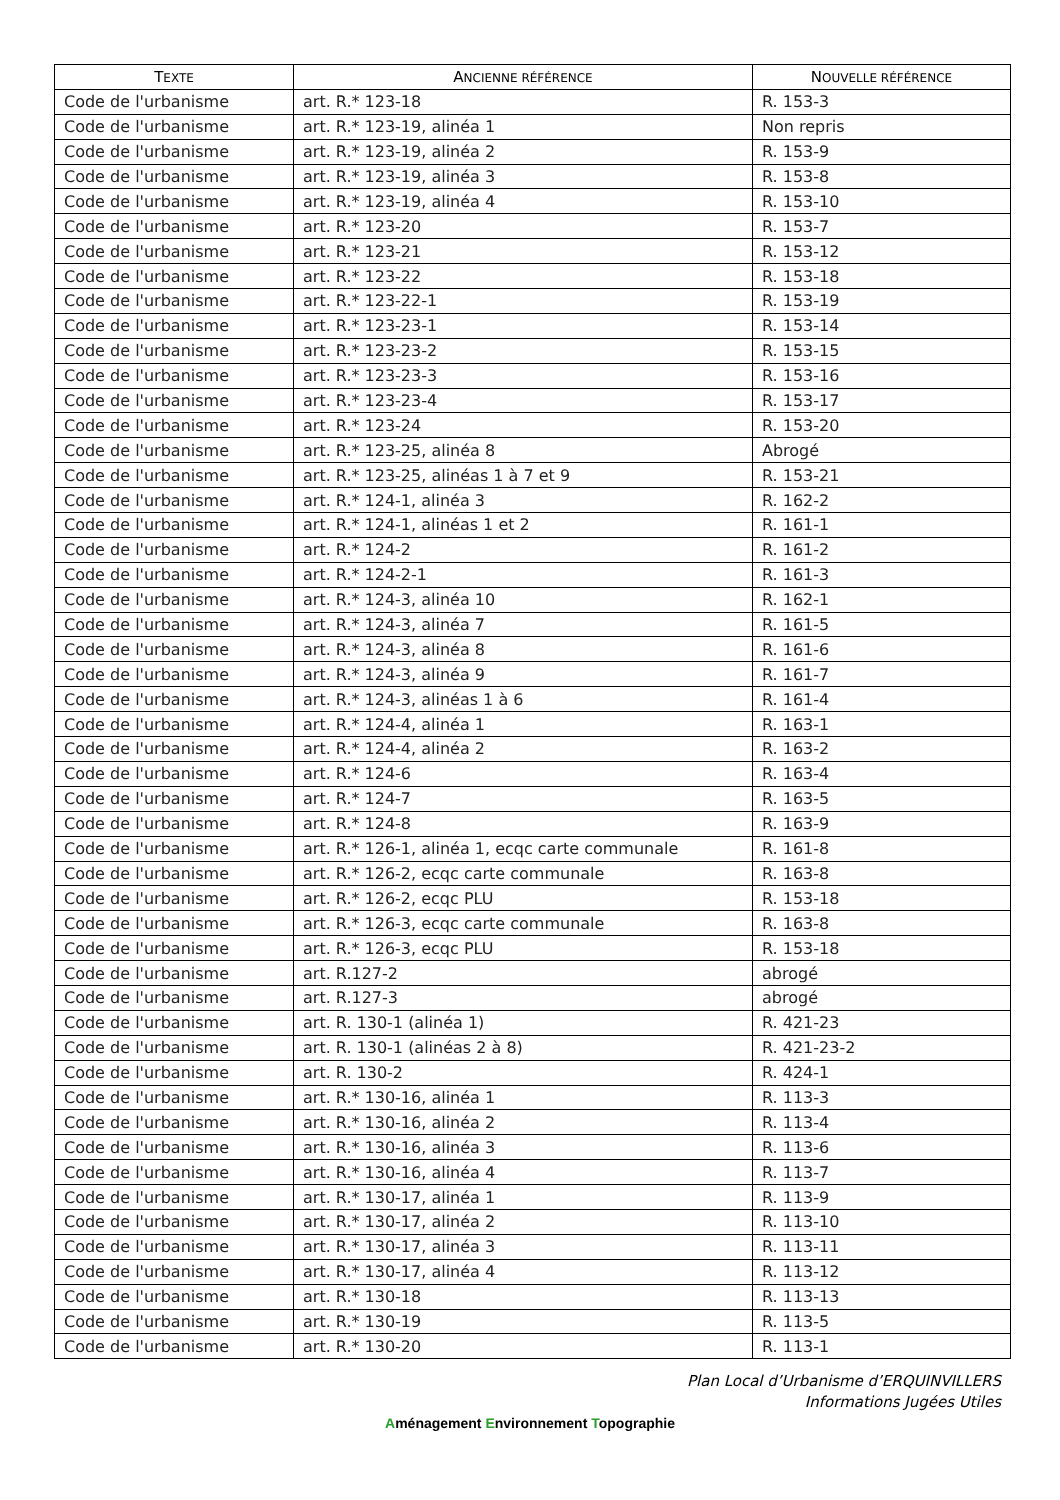| T EXTE | A NCIENNE RÉFÉRENCE | N OUVELLE RÉFÉRENCE |
| --- | --- | --- |
| Code de l'urbanisme | art. R.* 123-18 | R. 153-3 |
| Code de l'urbanisme | art. R.* 123-19, alinéa 1 | Non repris |
| Code de l'urbanisme | art. R.* 123-19, alinéa 2 | R. 153-9 |
| Code de l'urbanisme | art. R.* 123-19, alinéa 3 | R. 153-8 |
| Code de l'urbanisme | art. R.* 123-19, alinéa 4 | R. 153-10 |
| Code de l'urbanisme | art. R.* 123-20 | R. 153-7 |
| Code de l'urbanisme | art. R.* 123-21 | R. 153-12 |
| Code de l'urbanisme | art. R.* 123-22 | R. 153-18 |
| Code de l'urbanisme | art. R.* 123-22-1 | R. 153-19 |
| Code de l'urbanisme | art. R.* 123-23-1 | R. 153-14 |
| Code de l'urbanisme | art. R.* 123-23-2 | R. 153-15 |
| Code de l'urbanisme | art. R.* 123-23-3 | R. 153-16 |
| Code de l'urbanisme | art. R.* 123-23-4 | R. 153-17 |
| Code de l'urbanisme | art. R.* 123-24 | R. 153-20 |
| Code de l'urbanisme | art. R.* 123-25, alinéa 8 | Abrogé |
| Code de l'urbanisme | art. R.* 123-25, alinéas 1 à 7 et 9 | R. 153-21 |
| Code de l'urbanisme | art. R.* 124-1, alinéa 3 | R. 162-2 |
| Code de l'urbanisme | art. R.* 124-1, alinéas 1 et 2 | R. 161-1 |
| Code de l'urbanisme | art. R.* 124-2 | R. 161-2 |
| Code de l'urbanisme | art. R.* 124-2-1 | R. 161-3 |
| Code de l'urbanisme | art. R.* 124-3, alinéa 10 | R. 162-1 |
| Code de l'urbanisme | art. R.* 124-3, alinéa 7 | R. 161-5 |
| Code de l'urbanisme | art. R.* 124-3, alinéa 8 | R. 161-6 |
| Code de l'urbanisme | art. R.* 124-3, alinéa 9 | R. 161-7 |
| Code de l'urbanisme | art. R.* 124-3, alinéas 1 à 6 | R. 161-4 |
| Code de l'urbanisme | art. R.* 124-4, alinéa 1 | R. 163-1 |
| Code de l'urbanisme | art. R.* 124-4, alinéa 2 | R. 163-2 |
| Code de l'urbanisme | art. R.* 124-6 | R. 163-4 |
| Code de l'urbanisme | art. R.* 124-7 | R. 163-5 |
| Code de l'urbanisme | art. R.* 124-8 | R. 163-9 |
| Code de l'urbanisme | art. R.* 126-1, alinéa 1, ecqc carte communale | R. 161-8 |
| Code de l'urbanisme | art. R.* 126-2, ecqc carte communale | R. 163-8 |
| Code de l'urbanisme | art. R.* 126-2, ecqc PLU | R. 153-18 |
| Code de l'urbanisme | art. R.* 126-3, ecqc carte communale | R. 163-8 |
| Code de l'urbanisme | art. R.* 126-3, ecqc PLU | R. 153-18 |
| Code de l'urbanisme | art. R.127-2 | abrogé |
| Code de l'urbanisme | art. R.127-3 | abrogé |
| Code de l'urbanisme | art. R. 130-1 (alinéa 1) | R. 421-23 |
| Code de l'urbanisme | art. R. 130-1 (alinéas 2 à 8) | R. 421-23-2 |
| Code de l'urbanisme | art. R. 130-2 | R. 424-1 |
| Code de l'urbanisme | art. R.* 130-16, alinéa 1 | R. 113-3 |
| Code de l'urbanisme | art. R.* 130-16, alinéa 2 | R. 113-4 |
| Code de l'urbanisme | art. R.* 130-16, alinéa 3 | R. 113-6 |
| Code de l'urbanisme | art. R.* 130-16, alinéa 4 | R. 113-7 |
| Code de l'urbanisme | art. R.* 130-17, alinéa 1 | R. 113-9 |
| Code de l'urbanisme | art. R.* 130-17, alinéa 2 | R. 113-10 |
| Code de l'urbanisme | art. R.* 130-17, alinéa 3 | R. 113-11 |
| Code de l'urbanisme | art. R.* 130-17, alinéa 4 | R. 113-12 |
| Code de l'urbanisme | art. R.* 130-18 | R. 113-13 |
| Code de l'urbanisme | art. R.* 130-19 | R. 113-5 |
| Code de l'urbanisme | art. R.* 130-20 | R. 113-1 |
Plan Local d’Urbanisme d’ERQUINVILLERS
Informations Jugées Utiles
Aménagement Environnement Topographie